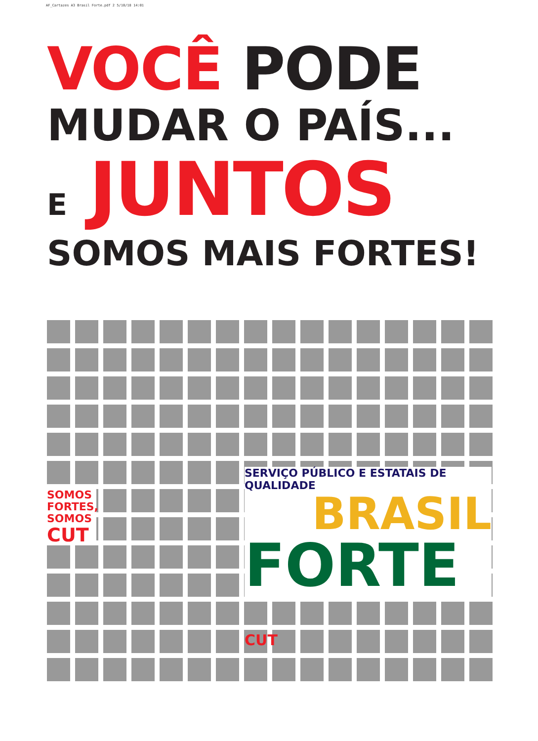AF_Cartazes A3 Brasil Forte.pdf 2 5/10/18 14:01
VOCÊ PODE
MUDAR O PAÍS...
E JUNTOS
SOMOS MAIS FORTES!
SOMOS FORTES, SOMOS
CUT
SERVIÇO PÚBLICO E ESTATAIS DE QUALIDADE
BRASIL
FORTE CUT